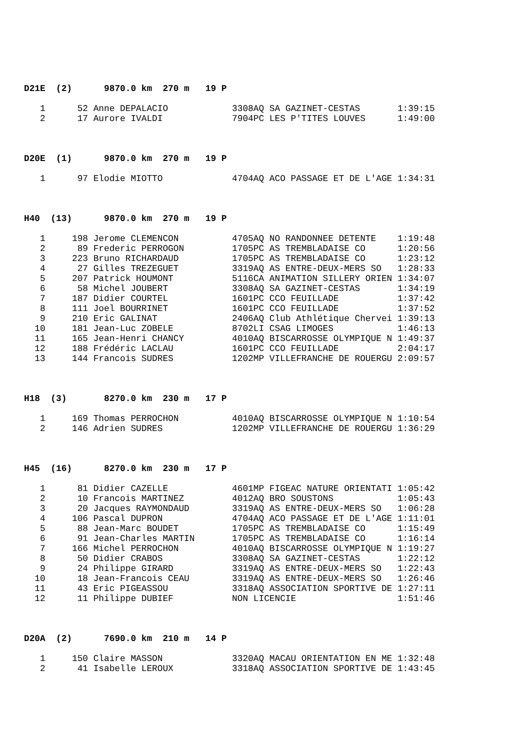D21E (2) 9870.0 km 270 m 19 P
| 1 | 52 | Anne DEPALACIO | 3308AQ SA GAZINET-CESTAS | 1:39:15 |
| 2 | 17 | Aurore IVALDI | 7904PC LES P'TITES LOUVES | 1:49:00 |
D20E (1) 9870.0 km 270 m 19 P
| 1 | 97 | Elodie MIOTTO | 4704AQ ACO PASSAGE ET DE L'AGE | 1:34:31 |
H40 (13) 9870.0 km 270 m 19 P
| 1 | 198 | Jerome CLEMENCON | 4705AQ NO RANDONNEE DETENTE | 1:19:48 |
| 2 | 89 | Frederic PERROGON | 1705PC AS TREMBLADAISE CO | 1:20:56 |
| 3 | 223 | Bruno RICHARDAUD | 1705PC AS TREMBLADAISE CO | 1:23:12 |
| 4 | 27 | Gilles TREZEGUET | 3319AQ AS ENTRE-DEUX-MERS SO | 1:28:33 |
| 5 | 207 | Patrick HOUMONT | 5116CA ANIMATION SILLERY ORIEN | 1:34:07 |
| 6 | 58 | Michel JOUBERT | 3308AQ SA GAZINET-CESTAS | 1:34:19 |
| 7 | 187 | Didier COURTEL | 1601PC CCO FEUILLADE | 1:37:42 |
| 8 | 111 | Joel BOURRINET | 1601PC CCO FEUILLADE | 1:37:52 |
| 9 | 210 | Eric GALINAT | 2406AQ Club Athlétique Chervei | 1:39:13 |
| 10 | 181 | Jean-Luc ZOBELE | 8702LI CSAG LIMOGES | 1:46:13 |
| 11 | 165 | Jean-Henri CHANCY | 4010AQ BISCARROSSE OLYMPIQUE N | 1:49:37 |
| 12 | 188 | Frédéric LACLAU | 1601PC CCO FEUILLADE | 2:04:17 |
| 13 | 144 | Francois SUDRES | 1202MP VILLEFRANCHE DE ROUERGU | 2:09:57 |
H18 (3) 8270.0 km 230 m 17 P
| 1 | 169 | Thomas PERROCHON | 4010AQ BISCARROSSE OLYMPIQUE N | 1:10:54 |
| 2 | 146 | Adrien SUDRES | 1202MP VILLEFRANCHE DE ROUERGU | 1:36:29 |
H45 (16) 8270.0 km 230 m 17 P
| 1 | 81 | Didier CAZELLE | 4601MP FIGEAC NATURE ORIENTATI | 1:05:42 |
| 2 | 10 | Francois MARTINEZ | 4012AQ BRO SOUSTONS | 1:05:43 |
| 3 | 20 | Jacques RAYMONDAUD | 3319AQ AS ENTRE-DEUX-MERS SO | 1:06:28 |
| 4 | 106 | Pascal DUPRON | 4704AQ ACO PASSAGE ET DE L'AGE | 1:11:01 |
| 5 | 88 | Jean-Marc BOUDET | 1705PC AS TREMBLADAISE CO | 1:15:49 |
| 6 | 91 | Jean-Charles MARTIN | 1705PC AS TREMBLADAISE CO | 1:16:14 |
| 7 | 166 | Michel PERROCHON | 4010AQ BISCARROSSE OLYMPIQUE N | 1:19:27 |
| 8 | 50 | Didier CRABOS | 3308AQ SA GAZINET-CESTAS | 1:22:12 |
| 9 | 24 | Philippe GIRARD | 3319AQ AS ENTRE-DEUX-MERS SO | 1:22:43 |
| 10 | 18 | Jean-Francois CEAU | 3319AQ AS ENTRE-DEUX-MERS SO | 1:26:46 |
| 11 | 43 | Eric PIGEASSOU | 3318AQ ASSOCIATION SPORTIVE DE | 1:27:11 |
| 12 | 11 | Philippe DUBIEF | NON LICENCIE | 1:51:46 |
D20A (2) 7690.0 km 210 m 14 P
| 1 | 150 | Claire MASSON | 3320AQ MACAU ORIENTATION EN ME | 1:32:48 |
| 2 | 41 | Isabelle LEROUX | 3318AQ ASSOCIATION SPORTIVE DE | 1:43:45 |